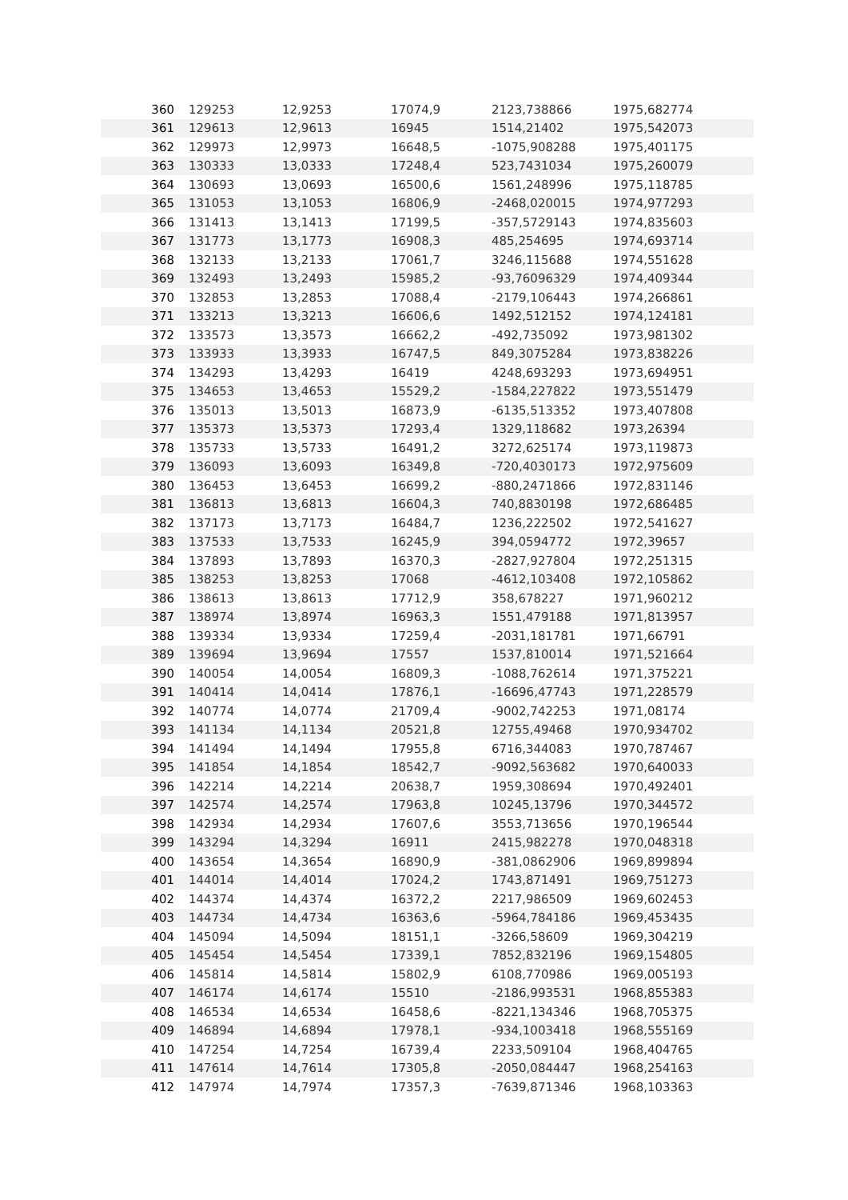| 360 | 129253 | 12,9253 | 17074,9 | 2123,738866 | 1975,682774 |
| 361 | 129613 | 12,9613 | 16945 | 1514,21402 | 1975,542073 |
| 362 | 129973 | 12,9973 | 16648,5 | -1075,908288 | 1975,401175 |
| 363 | 130333 | 13,0333 | 17248,4 | 523,7431034 | 1975,260079 |
| 364 | 130693 | 13,0693 | 16500,6 | 1561,248996 | 1975,118785 |
| 365 | 131053 | 13,1053 | 16806,9 | -2468,020015 | 1974,977293 |
| 366 | 131413 | 13,1413 | 17199,5 | -357,5729143 | 1974,835603 |
| 367 | 131773 | 13,1773 | 16908,3 | 485,254695 | 1974,693714 |
| 368 | 132133 | 13,2133 | 17061,7 | 3246,115688 | 1974,551628 |
| 369 | 132493 | 13,2493 | 15985,2 | -93,76096329 | 1974,409344 |
| 370 | 132853 | 13,2853 | 17088,4 | -2179,106443 | 1974,266861 |
| 371 | 133213 | 13,3213 | 16606,6 | 1492,512152 | 1974,124181 |
| 372 | 133573 | 13,3573 | 16662,2 | -492,735092 | 1973,981302 |
| 373 | 133933 | 13,3933 | 16747,5 | 849,3075284 | 1973,838226 |
| 374 | 134293 | 13,4293 | 16419 | 4248,693293 | 1973,694951 |
| 375 | 134653 | 13,4653 | 15529,2 | -1584,227822 | 1973,551479 |
| 376 | 135013 | 13,5013 | 16873,9 | -6135,513352 | 1973,407808 |
| 377 | 135373 | 13,5373 | 17293,4 | 1329,118682 | 1973,26394 |
| 378 | 135733 | 13,5733 | 16491,2 | 3272,625174 | 1973,119873 |
| 379 | 136093 | 13,6093 | 16349,8 | -720,4030173 | 1972,975609 |
| 380 | 136453 | 13,6453 | 16699,2 | -880,2471866 | 1972,831146 |
| 381 | 136813 | 13,6813 | 16604,3 | 740,8830198 | 1972,686485 |
| 382 | 137173 | 13,7173 | 16484,7 | 1236,222502 | 1972,541627 |
| 383 | 137533 | 13,7533 | 16245,9 | 394,0594772 | 1972,39657 |
| 384 | 137893 | 13,7893 | 16370,3 | -2827,927804 | 1972,251315 |
| 385 | 138253 | 13,8253 | 17068 | -4612,103408 | 1972,105862 |
| 386 | 138613 | 13,8613 | 17712,9 | 358,678227 | 1971,960212 |
| 387 | 138974 | 13,8974 | 16963,3 | 1551,479188 | 1971,813957 |
| 388 | 139334 | 13,9334 | 17259,4 | -2031,181781 | 1971,66791 |
| 389 | 139694 | 13,9694 | 17557 | 1537,810014 | 1971,521664 |
| 390 | 140054 | 14,0054 | 16809,3 | -1088,762614 | 1971,375221 |
| 391 | 140414 | 14,0414 | 17876,1 | -16696,47743 | 1971,228579 |
| 392 | 140774 | 14,0774 | 21709,4 | -9002,742253 | 1971,08174 |
| 393 | 141134 | 14,1134 | 20521,8 | 12755,49468 | 1970,934702 |
| 394 | 141494 | 14,1494 | 17955,8 | 6716,344083 | 1970,787467 |
| 395 | 141854 | 14,1854 | 18542,7 | -9092,563682 | 1970,640033 |
| 396 | 142214 | 14,2214 | 20638,7 | 1959,308694 | 1970,492401 |
| 397 | 142574 | 14,2574 | 17963,8 | 10245,13796 | 1970,344572 |
| 398 | 142934 | 14,2934 | 17607,6 | 3553,713656 | 1970,196544 |
| 399 | 143294 | 14,3294 | 16911 | 2415,982278 | 1970,048318 |
| 400 | 143654 | 14,3654 | 16890,9 | -381,0862906 | 1969,899894 |
| 401 | 144014 | 14,4014 | 17024,2 | 1743,871491 | 1969,751273 |
| 402 | 144374 | 14,4374 | 16372,2 | 2217,986509 | 1969,602453 |
| 403 | 144734 | 14,4734 | 16363,6 | -5964,784186 | 1969,453435 |
| 404 | 145094 | 14,5094 | 18151,1 | -3266,58609 | 1969,304219 |
| 405 | 145454 | 14,5454 | 17339,1 | 7852,832196 | 1969,154805 |
| 406 | 145814 | 14,5814 | 15802,9 | 6108,770986 | 1969,005193 |
| 407 | 146174 | 14,6174 | 15510 | -2186,993531 | 1968,855383 |
| 408 | 146534 | 14,6534 | 16458,6 | -8221,134346 | 1968,705375 |
| 409 | 146894 | 14,6894 | 17978,1 | -934,1003418 | 1968,555169 |
| 410 | 147254 | 14,7254 | 16739,4 | 2233,509104 | 1968,404765 |
| 411 | 147614 | 14,7614 | 17305,8 | -2050,084447 | 1968,254163 |
| 412 | 147974 | 14,7974 | 17357,3 | -7639,871346 | 1968,103363 |